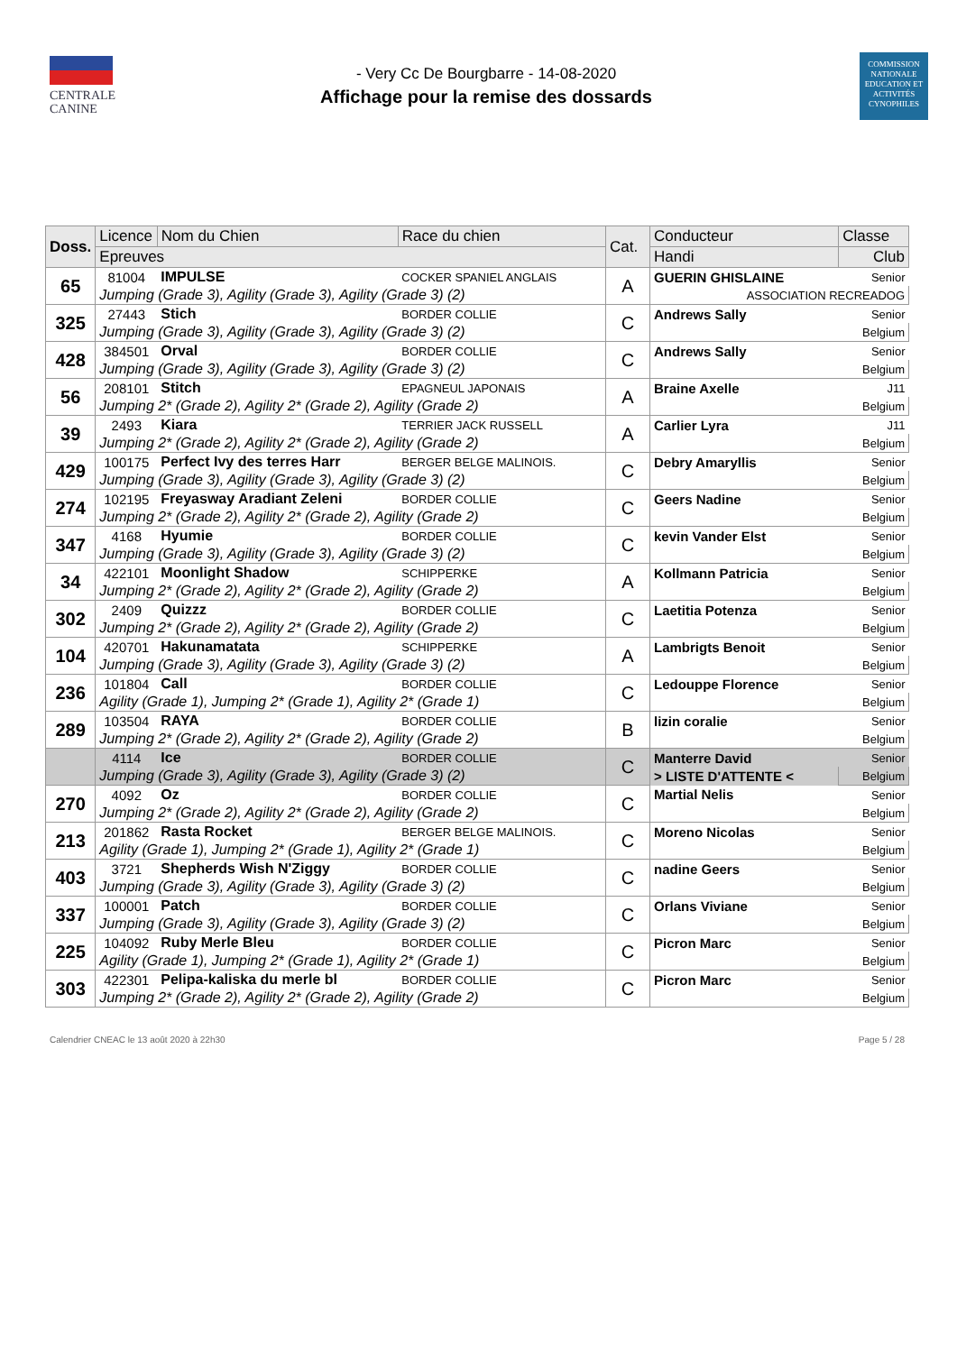CENTRALE
CANINE
- Very Cc De Bourgbarre - 14-08-2020
Affichage pour la remise des dossards
COMMISSION NATIONALE EDUCATION ET ACTIVITÉS CYNOPHILES
| Doss. | Licence | Nom du Chien | Race du chien | Cat. | Conducteur | Classe |
| --- | --- | --- | --- | --- | --- | --- |
| | Epreuves | | | | Handi | Club |
| 65 | 81004 | IMPULSE | COCKER SPANIEL ANGLAIS | A | GUERIN GHISLAINE | Senior |
| | Jumping (Grade 3), Agility (Grade 3), Agility (Grade 3) (2) | | | | ASSOCIATION RECREADOG | |
| 325 | 27443 | Stich | BORDER COLLIE | C | Andrews Sally | Senior |
| | Jumping (Grade 3), Agility (Grade 3), Agility (Grade 3) (2) | | | | Belgium | |
| 428 | 384501 | Orval | BORDER COLLIE | C | Andrews Sally | Senior |
| | Jumping (Grade 3), Agility (Grade 3), Agility (Grade 3) (2) | | | | Belgium | |
| 56 | 208101 | Stitch | EPAGNEUL JAPONAIS | A | Braine Axelle | J11 |
| | Jumping 2* (Grade 2), Agility 2* (Grade 2), Agility (Grade 2) | | | | Belgium | |
| 39 | 2493 | Kiara | TERRIER JACK RUSSELL | A | Carlier Lyra | J11 |
| | Jumping 2* (Grade 2), Agility 2* (Grade 2), Agility (Grade 2) | | | | Belgium | |
| 429 | 100175 | Perfect Ivy des terres Harr | BERGER BELGE MALINOIS. | C | Debry Amaryllis | Senior |
| | Jumping (Grade 3), Agility (Grade 3), Agility (Grade 3) (2) | | | | Belgium | |
| 274 | 102195 | Freyasway Aradiant Zeleni | BORDER COLLIE | C | Geers Nadine | Senior |
| | Jumping 2* (Grade 2), Agility 2* (Grade 2), Agility (Grade 2) | | | | Belgium | |
| 347 | 4168 | Hyumie | BORDER COLLIE | C | kevin Vander Elst | Senior |
| | Jumping (Grade 3), Agility (Grade 3), Agility (Grade 3) (2) | | | | Belgium | |
| 34 | 422101 | Moonlight Shadow | SCHIPPERKE | A | Kollmann Patricia | Senior |
| | Jumping 2* (Grade 2), Agility 2* (Grade 2), Agility (Grade 2) | | | | Belgium | |
| 302 | 2409 | Quizzz | BORDER COLLIE | C | Laetitia Potenza | Senior |
| | Jumping 2* (Grade 2), Agility 2* (Grade 2), Agility (Grade 2) | | | | Belgium | |
| 104 | 420701 | Hakunamatata | SCHIPPERKE | A | Lambrigts Benoit | Senior |
| | Jumping (Grade 3), Agility (Grade 3), Agility (Grade 3) (2) | | | | Belgium | |
| 236 | 101804 | Call | BORDER COLLIE | C | Ledouppe Florence | Senior |
| | Agility (Grade 1), Jumping 2* (Grade 1), Agility 2* (Grade 1) | | | | Belgium | |
| 289 | 103504 | RAYA | BORDER COLLIE | B | lizin coralie | Senior |
| | Jumping 2* (Grade 2), Agility 2* (Grade 2), Agility (Grade 2) | | | | Belgium | |
| | 4114 | Ice | BORDER COLLIE | C | Manterre David | Senior |
| | Jumping (Grade 3), Agility (Grade 3), Agility (Grade 3) (2) | | | | > LISTE D'ATTENTE < | Belgium |
| 270 | 4092 | Oz | BORDER COLLIE | C | Martial Nelis | Senior |
| | Jumping 2* (Grade 2), Agility 2* (Grade 2), Agility (Grade 2) | | | | Belgium | |
| 213 | 201862 | Rasta Rocket | BERGER BELGE MALINOIS. | C | Moreno Nicolas | Senior |
| | Agility (Grade 1), Jumping 2* (Grade 1), Agility 2* (Grade 1) | | | | Belgium | |
| 403 | 3721 | Shepherds Wish N'Ziggy | BORDER COLLIE | C | nadine Geers | Senior |
| | Jumping (Grade 3), Agility (Grade 3), Agility (Grade 3) (2) | | | | Belgium | |
| 337 | 100001 | Patch | BORDER COLLIE | C | Orlans Viviane | Senior |
| | Jumping (Grade 3), Agility (Grade 3), Agility (Grade 3) (2) | | | | Belgium | |
| 225 | 104092 | Ruby Merle Bleu | BORDER COLLIE | C | Picron Marc | Senior |
| | Agility (Grade 1), Jumping 2* (Grade 1), Agility 2* (Grade 1) | | | | Belgium | |
| 303 | 422301 | Pelipa-kaliska du merle bl | BORDER COLLIE | C | Picron Marc | Senior |
| | Jumping 2* (Grade 2), Agility 2* (Grade 2), Agility (Grade 2) | | | | Belgium | |
Calendrier CNEAC le 13 août 2020 à 22h30 Page 5 / 28